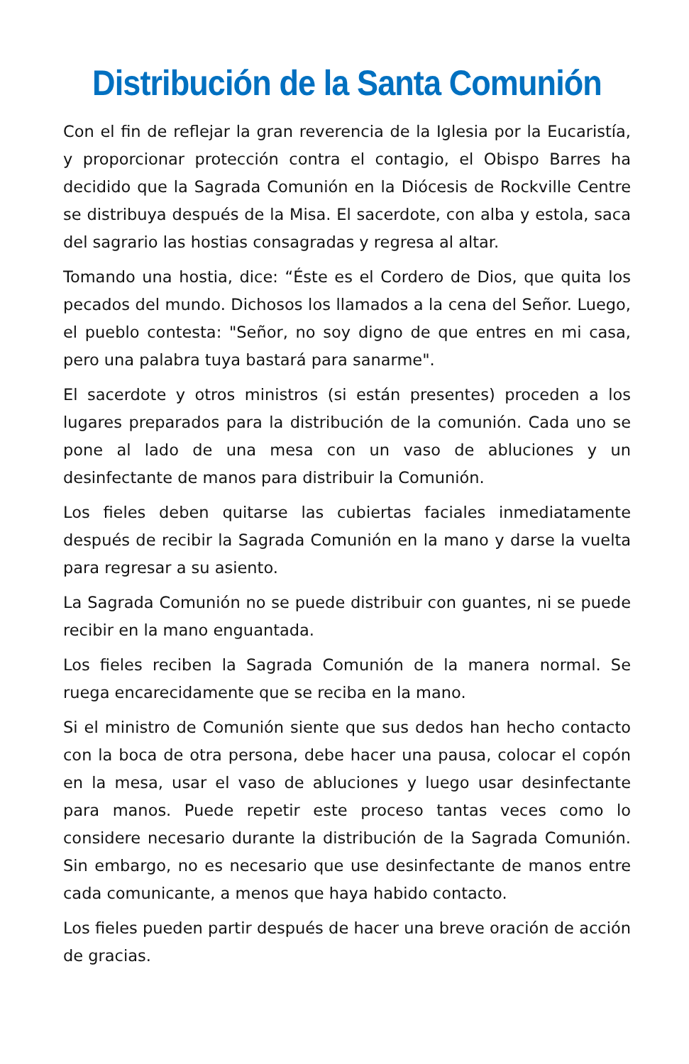Distribución de la Santa Comunión
Con el fin de reflejar la gran reverencia de la Iglesia por la Eucaristía, y proporcionar protección contra el contagio, el Obispo Barres ha decidido que la Sagrada Comunión en la Diócesis de Rockville Centre se distribuya después de la Misa. El sacerdote, con alba y estola, saca del sagrario las hostias consagradas y regresa al altar.
Tomando una hostia, dice: “Éste es el Cordero de Dios, que quita los pecados del mundo. Dichosos los llamados a la cena del Señor. Luego, el pueblo contesta: "Señor, no soy digno de que entres en mi casa, pero una palabra tuya bastará para sanarme".
El sacerdote y otros ministros (si están presentes) proceden a los lugares preparados para la distribución de la comunión. Cada uno se pone al lado de una mesa con un vaso de abluciones y un desinfectante de manos para distribuir la Comunión.
Los fieles deben quitarse las cubiertas faciales inmediatamente después de recibir la Sagrada Comunión en la mano y darse la vuelta para regresar a su asiento.
La Sagrada Comunión no se puede distribuir con guantes, ni se puede recibir en la mano enguantada.
Los fieles reciben la Sagrada Comunión de la manera normal. Se ruega encarecidamente que se reciba en la mano.
Si el ministro de Comunión siente que sus dedos han hecho contacto con la boca de otra persona, debe hacer una pausa, colocar el copón en la mesa, usar el vaso de abluciones y luego usar desinfectante para manos. Puede repetir este proceso tantas veces como lo considere necesario durante la distribución de la Sagrada Comunión. Sin embargo, no es necesario que use desinfectante de manos entre cada comunicante, a menos que haya habido contacto.
Los fieles pueden partir después de hacer una breve oración de acción de gracias.